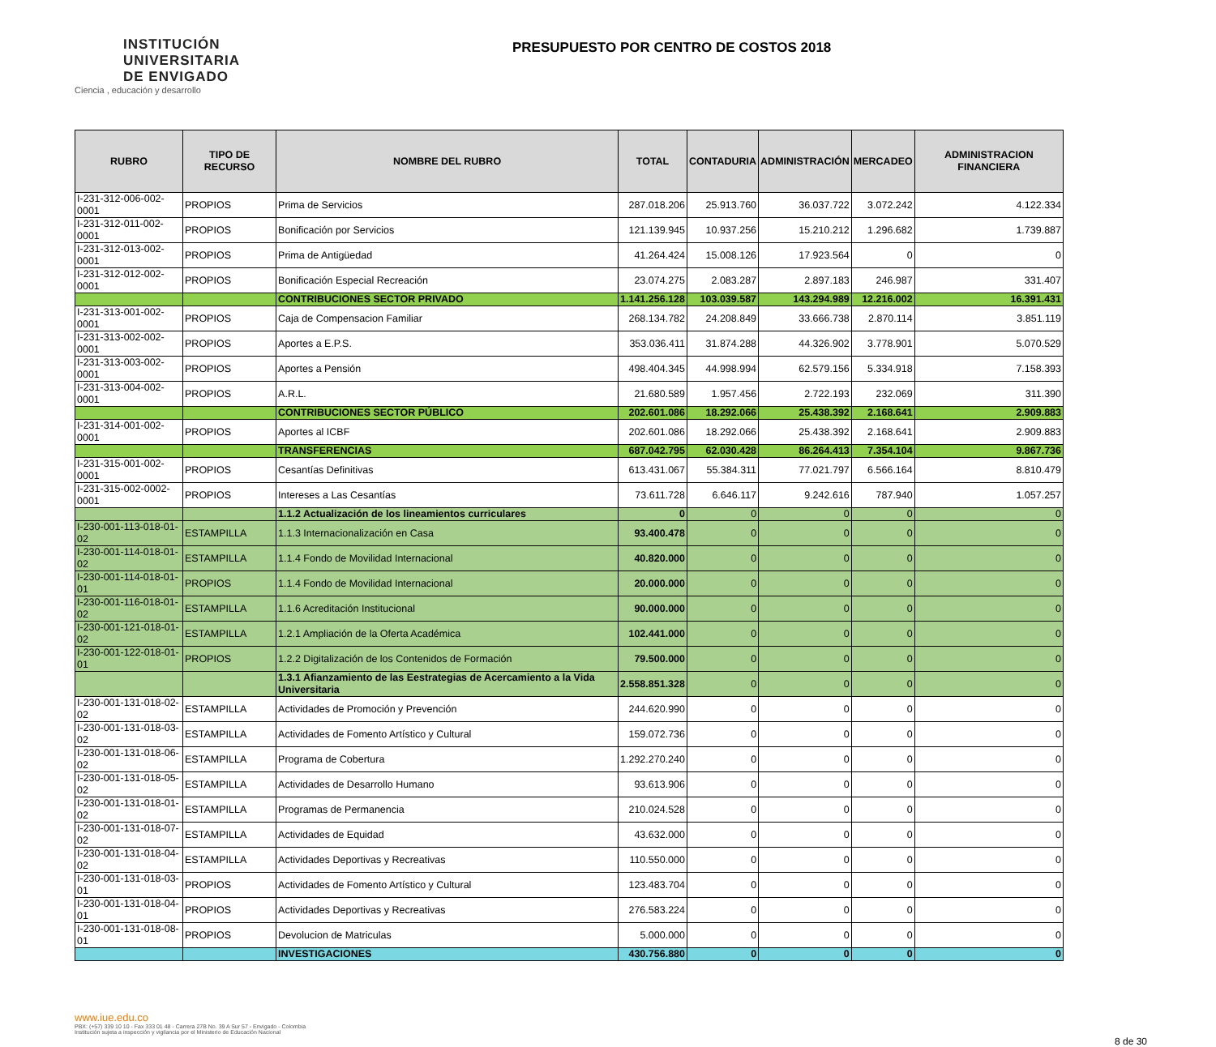INSTITUCIÓN
UNIVERSITARIA
DE ENVIGADO
Ciencia , educación y desarrollo
PRESUPUESTO POR CENTRO DE COSTOS 2018
| RUBRO | TIPO DE RECURSO | NOMBRE DEL RUBRO | TOTAL | CONTADURIA | ADMINISTRACIÓN | MERCADEO | ADMINISTRACION FINANCIERA |
| --- | --- | --- | --- | --- | --- | --- | --- |
| I-231-312-006-002-0001 | PROPIOS | Prima de Servicios | 287.018.206 | 25.913.760 | 36.037.722 | 3.072.242 | 4.122.334 |
| I-231-312-011-002-0001 | PROPIOS | Bonificación por Servicios | 121.139.945 | 10.937.256 | 15.210.212 | 1.296.682 | 1.739.887 |
| I-231-312-013-002-0001 | PROPIOS | Prima de Antigüedad | 41.264.424 | 15.008.126 | 17.923.564 | 0 | 0 |
| I-231-312-012-002-0001 | PROPIOS | Bonificación Especial Recreación | 23.074.275 | 2.083.287 | 2.897.183 | 246.987 | 331.407 |
| | | CONTRIBUCIONES SECTOR PRIVADO | 1.141.256.128 | 103.039.587 | 143.294.989 | 12.216.002 | 16.391.431 |
| I-231-313-001-002-0001 | PROPIOS | Caja de Compensacion Familiar | 268.134.782 | 24.208.849 | 33.666.738 | 2.870.114 | 3.851.119 |
| I-231-313-002-002-0001 | PROPIOS | Aportes a E.P.S. | 353.036.411 | 31.874.288 | 44.326.902 | 3.778.901 | 5.070.529 |
| I-231-313-003-002-0001 | PROPIOS | Aportes a Pensión | 498.404.345 | 44.998.994 | 62.579.156 | 5.334.918 | 7.158.393 |
| I-231-313-004-002-0001 | PROPIOS | A.R.L. | 21.680.589 | 1.957.456 | 2.722.193 | 232.069 | 311.390 |
| | | CONTRIBUCIONES SECTOR PÚBLICO | 202.601.086 | 18.292.066 | 25.438.392 | 2.168.641 | 2.909.883 |
| I-231-314-001-002-0001 | PROPIOS | Aportes al ICBF | 202.601.086 | 18.292.066 | 25.438.392 | 2.168.641 | 2.909.883 |
| | | TRANSFERENCIAS | 687.042.795 | 62.030.428 | 86.264.413 | 7.354.104 | 9.867.736 |
| I-231-315-001-002-0001 | PROPIOS | Cesantías Definitivas | 613.431.067 | 55.384.311 | 77.021.797 | 6.566.164 | 8.810.479 |
| I-231-315-002-0002-0001 | PROPIOS | Intereses a Las Cesantías | 73.611.728 | 6.646.117 | 9.242.616 | 787.940 | 1.057.257 |
| | | 1.1.2 Actualización de los lineamientos curriculares | 0 | 0 | 0 | 0 | 0 |
| I-230-001-113-018-01-02 | ESTAMPILLA | 1.1.3 Internacionalización en Casa | 93.400.478 | 0 | 0 | 0 | 0 |
| I-230-001-114-018-01-02 | ESTAMPILLA | 1.1.4 Fondo de Movilidad Internacional | 40.820.000 | 0 | 0 | 0 | 0 |
| I-230-001-114-018-01-01 | PROPIOS | 1.1.4 Fondo de Movilidad Internacional | 20.000.000 | 0 | 0 | 0 | 0 |
| I-230-001-116-018-01-02 | ESTAMPILLA | 1.1.6 Acreditación Institucional | 90.000.000 | 0 | 0 | 0 | 0 |
| I-230-001-121-018-01-02 | ESTAMPILLA | 1.2.1 Ampliación de la Oferta Académica | 102.441.000 | 0 | 0 | 0 | 0 |
| I-230-001-122-018-01-01 | PROPIOS | 1.2.2 Digitalización de los Contenidos de Formación | 79.500.000 | 0 | 0 | 0 | 0 |
| | | 1.3.1 Afianzamiento de las Eestrategias de Acercamiento a la Vida Universitaria | 2.558.851.328 | 0 | 0 | 0 | 0 |
| I-230-001-131-018-02-02 | ESTAMPILLA | Actividades de Promoción y Prevención | 244.620.990 | 0 | 0 | 0 | 0 |
| I-230-001-131-018-03-02 | ESTAMPILLA | Actividades de Fomento Artístico y Cultural | 159.072.736 | 0 | 0 | 0 | 0 |
| I-230-001-131-018-06-02 | ESTAMPILLA | Programa de Cobertura | 1.292.270.240 | 0 | 0 | 0 | 0 |
| I-230-001-131-018-05-02 | ESTAMPILLA | Actividades de Desarrollo Humano | 93.613.906 | 0 | 0 | 0 | 0 |
| I-230-001-131-018-01-02 | ESTAMPILLA | Programas de Permanencia | 210.024.528 | 0 | 0 | 0 | 0 |
| I-230-001-131-018-07-02 | ESTAMPILLA | Actividades de Equidad | 43.632.000 | 0 | 0 | 0 | 0 |
| I-230-001-131-018-04-02 | ESTAMPILLA | Actividades Deportivas y Recreativas | 110.550.000 | 0 | 0 | 0 | 0 |
| I-230-001-131-018-03-01 | PROPIOS | Actividades de Fomento Artístico y Cultural | 123.483.704 | 0 | 0 | 0 | 0 |
| I-230-001-131-018-04-01 | PROPIOS | Actividades Deportivas y Recreativas | 276.583.224 | 0 | 0 | 0 | 0 |
| I-230-001-131-018-08-01 | PROPIOS | Devolucion de Matriculas | 5.000.000 | 0 | 0 | 0 | 0 |
| | | INVESTIGACIONES | 430.756.880 | 0 | 0 | 0 | 0 |
www.iue.edu.co
PBX: (+57) 339 10 10 - Fax 333 01 48 - Carrera 27B No. 39 A Sur 57 - Envigado - Colombia
Institución sujeta a inspección y vigilancia por el Ministerio de Educación Nacional
8 de 30